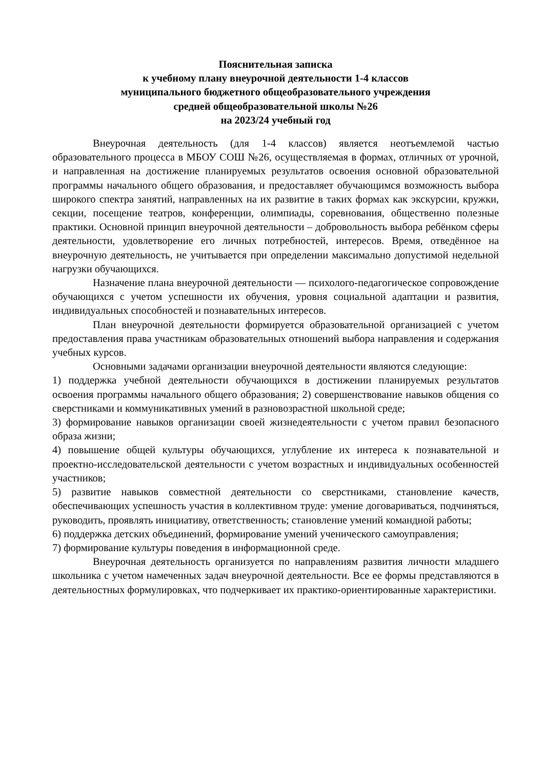Пояснительная записка
к учебному плану внеурочной деятельности 1-4 классов
муниципального бюджетного общеобразовательного учреждения
средней общеобразовательной школы №26
на 2023/24 учебный год
Внеурочная деятельность (для 1-4 классов) является неотъемлемой частью образовательного процесса в МБОУ СОШ №26, осуществляемая в формах, отличных от урочной, и направленная на достижение планируемых результатов освоения основной образовательной программы начального общего образования, и предоставляет обучающимся возможность выбора широкого спектра занятий, направленных на их развитие в таких формах как экскурсии, кружки, секции, посещение театров, конференции, олимпиады, соревнования, общественно полезные практики. Основной принцип внеурочной деятельности – добровольность выбора ребёнком сферы деятельности, удовлетворение его личных потребностей, интересов. Время, отведённое на внеурочную деятельность, не учитывается при определении максимально допустимой недельной нагрузки обучающихся.
Назначение плана внеурочной деятельности — психолого-педагогическое сопровождение обучающихся с учетом успешности их обучения, уровня социальной адаптации и развития, индивидуальных способностей и познавательных интересов.
План внеурочной деятельности формируется образовательной организацией с учетом предоставления права участникам образовательных отношений выбора направления и содержания учебных курсов.
Основными задачами организации внеурочной деятельности являются следующие:
1) поддержка учебной деятельности обучающихся в достижении планируемых результатов освоения программы начального общего образования; 2) совершенствование навыков общения со сверстниками и коммуникативных умений в разновозрастной школьной среде;
3) формирование навыков организации своей жизнедеятельности с учетом правил безопасного образа жизни;
4) повышение общей культуры обучающихся, углубление их интереса к познавательной и проектно-исследовательской деятельности с учетом возрастных и индивидуальных особенностей участников;
5) развитие навыков совместной деятельности со сверстниками, становление качеств, обеспечивающих успешность участия в коллективном труде: умение договариваться, подчиняться, руководить, проявлять инициативу, ответственность; становление умений командной работы;
6) поддержка детских объединений, формирование умений ученического самоуправления;
7) формирование культуры поведения в информационной среде.
Внеурочная деятельность организуется по направлениям развития личности младшего школьника с учетом намеченных задач внеурочной деятельности. Все ее формы представляются в деятельностных формулировках, что подчеркивает их практико-ориентированные характеристики.